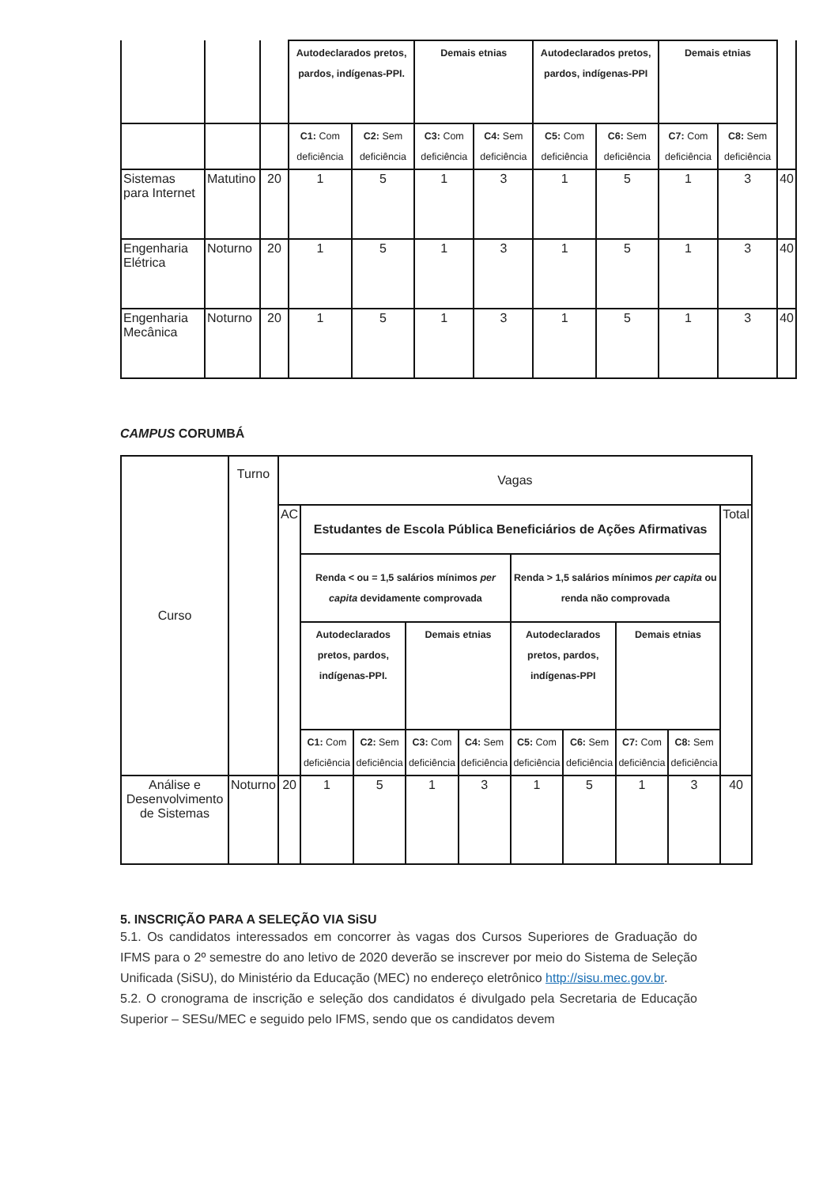| | | | Autodeclarados pretos, pardos, indígenas-PPI. | | Demais etnias | | Autodeclarados pretos, pardos, indígenas-PPI | | Demais etnias | | |
| --- | --- | --- | --- | --- | --- | --- | --- | --- | --- | --- | --- |
| | | | C1: Com deficiência | C2: Sem deficiência | C3: Com deficiência | C4: Sem deficiência | C5: Com deficiência | C6: Sem deficiência | C7: Com deficiência | C8: Sem deficiência | |
| Sistemas para Internet | Matutino | 20 | 1 | 5 | 1 | 3 | 1 | 5 | 1 | 3 | 40 |
| Engenharia Elétrica | Noturno | 20 | 1 | 5 | 1 | 3 | 1 | 5 | 1 | 3 | 40 |
| Engenharia Mecânica | Noturno | 20 | 1 | 5 | 1 | 3 | 1 | 5 | 1 | 3 | 40 |
CAMPUS CORUMBÁ
| Curso | Turno | Vagas | | | | | | | | | |
| --- | --- | --- | --- | --- | --- | --- | --- | --- | --- | --- | --- |
| | | AC | Estudantes de Escola Pública Beneficiários de Ações Afirmativas | | | | | | | | Total |
| | | | Renda < ou = 1,5 salários mínimos per capita devidamente comprovada | | | | Renda > 1,5 salários mínimos per capita ou renda não comprovada | | | | |
| | | | Autodeclarados pretos, pardos, indígenas-PPI. | | Demais etnias | | Autodeclarados pretos, pardos, indígenas-PPI | | Demais etnias | | |
| | | | C1: Com deficiência | C2: Sem deficiência | C3: Com deficiência | C4: Sem deficiência | C5: Com deficiência | C6: Sem deficiência | C7: Com deficiência | C8: Sem deficiência | |
| Análise e Desenvolvimento de Sistemas | Noturno | 20 | 1 | 5 | 1 | 3 | 1 | 5 | 1 | 3 | 40 |
5. INSCRIÇÃO PARA A SELEÇÃO VIA SiSU
5.1. Os candidatos interessados em concorrer às vagas dos Cursos Superiores de Graduação do IFMS para o 2º semestre do ano letivo de 2020 deverão se inscrever por meio do Sistema de Seleção Unificada (SiSU), do Ministério da Educação (MEC) no endereço eletrônico http://sisu.mec.gov.br.
5.2. O cronograma de inscrição e seleção dos candidatos é divulgado pela Secretaria de Educação Superior – SESu/MEC e seguido pelo IFMS, sendo que os candidatos devem